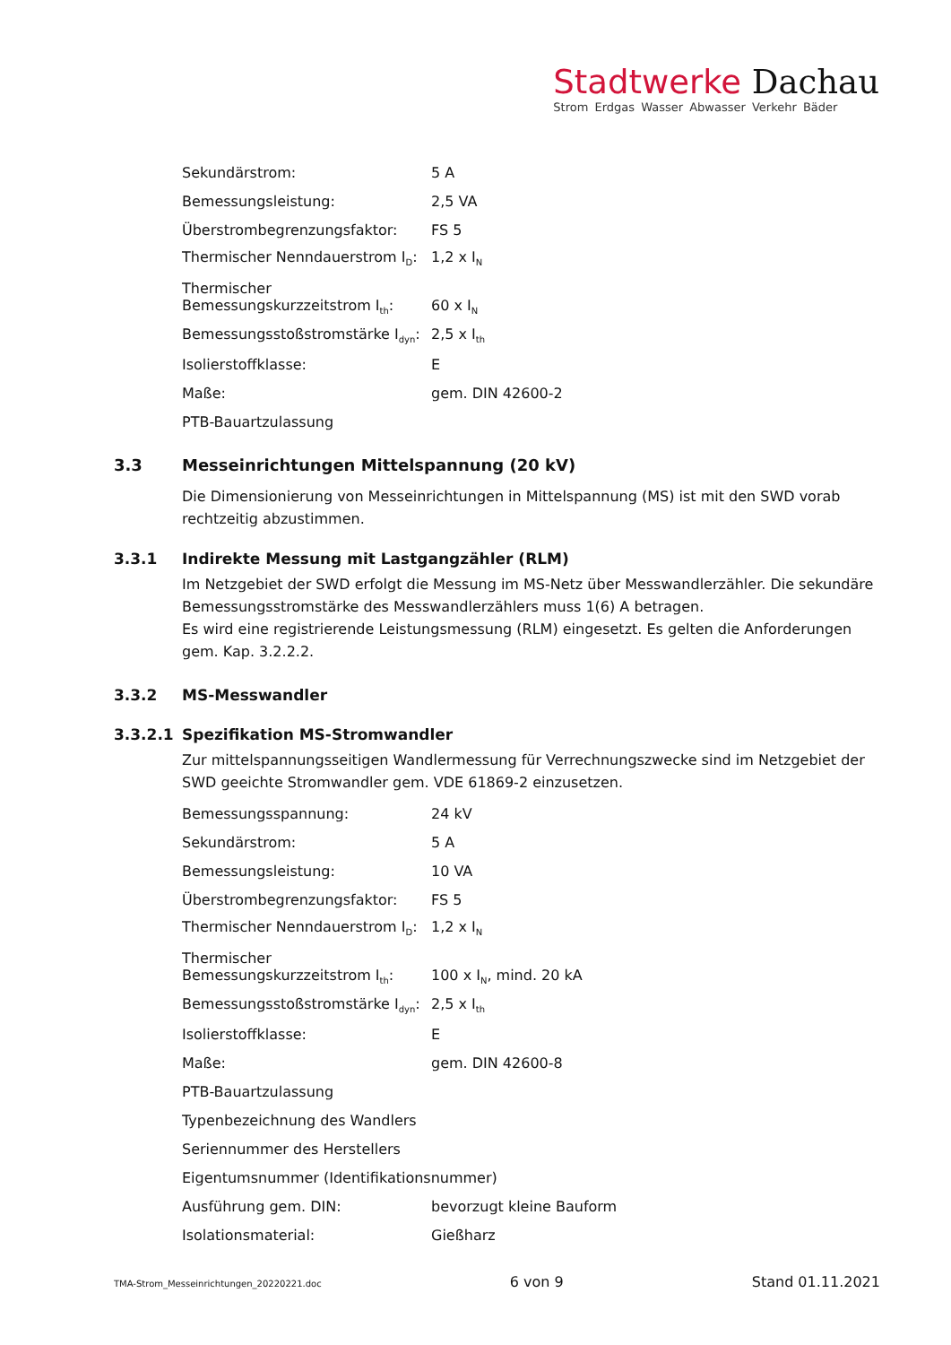Stadtwerke Dachau
Strom Erdgas Wasser Abwasser Verkehr Bäder
| Sekundärstrom: | 5 A |
| Bemessungsleistung: | 2,5 VA |
| Überstrombegrenzungsfaktor: | FS 5 |
| Thermischer Nenndauerstrom I<sub>D</sub>: | 1,2 x I<sub>N</sub> |
| Thermischer Bemessungskurzzeitstrom I<sub>th</sub>: | 60 x I<sub>N</sub> |
| Bemessungsstoßstromstärke I<sub>dyn</sub>: | 2,5 x I<sub>th</sub> |
| Isolierstoffklasse: | E |
| Maße: | gem. DIN 42600-2 |
| PTB-Bauartzulassung | |
3.3 Messeinrichtungen Mittelspannung (20 kV)
Die Dimensionierung von Messeinrichtungen in Mittelspannung (MS) ist mit den SWD vorab rechtzeitig abzustimmen.
3.3.1 Indirekte Messung mit Lastgangzähler (RLM)
Im Netzgebiet der SWD erfolgt die Messung im MS-Netz über Messwandlerzähler. Die sekundäre Bemessungsstromstärke des Messwandlerzählers muss 1(6) A betragen.
Es wird eine registrierende Leistungsmessung (RLM) eingesetzt. Es gelten die Anforderungen gem. Kap. 3.2.2.2.
3.3.2 MS-Messwandler
3.3.2.1 Spezifikation MS-Stromwandler
Zur mittelspannungsseitigen Wandlermessung für Verrechnungszwecke sind im Netzgebiet der SWD geeichte Stromwandler gem. VDE 61869-2 einzusetzen.
| Bemessungsspannung: | 24 kV |
| Sekundärstrom: | 5 A |
| Bemessungsleistung: | 10 VA |
| Überstrombegrenzungsfaktor: | FS 5 |
| Thermischer Nenndauerstrom I<sub>D</sub>: | 1,2 x I<sub>N</sub> |
| Thermischer Bemessungskurzzeitstrom I<sub>th</sub>: | 100 x I<sub>N</sub>, mind. 20 kA |
| Bemessungsstoßstromstärke I<sub>dyn</sub>: | 2,5 x I<sub>th</sub> |
| Isolierstoffklasse: | E |
| Maße: | gem. DIN 42600-8 |
| PTB-Bauartzulassung | |
| Typenbezeichnung des Wandlers | |
| Seriennummer des Herstellers | |
| Eigentumsnummer (Identifikationsnummer) | |
| Ausführung gem. DIN: | bevorzugt kleine Bauform |
| Isolationsmaterial: | Gießharz |
TMA-Strom_Messeinrichtungen_20220221.doc 6 von 9 Stand 01.11.2021